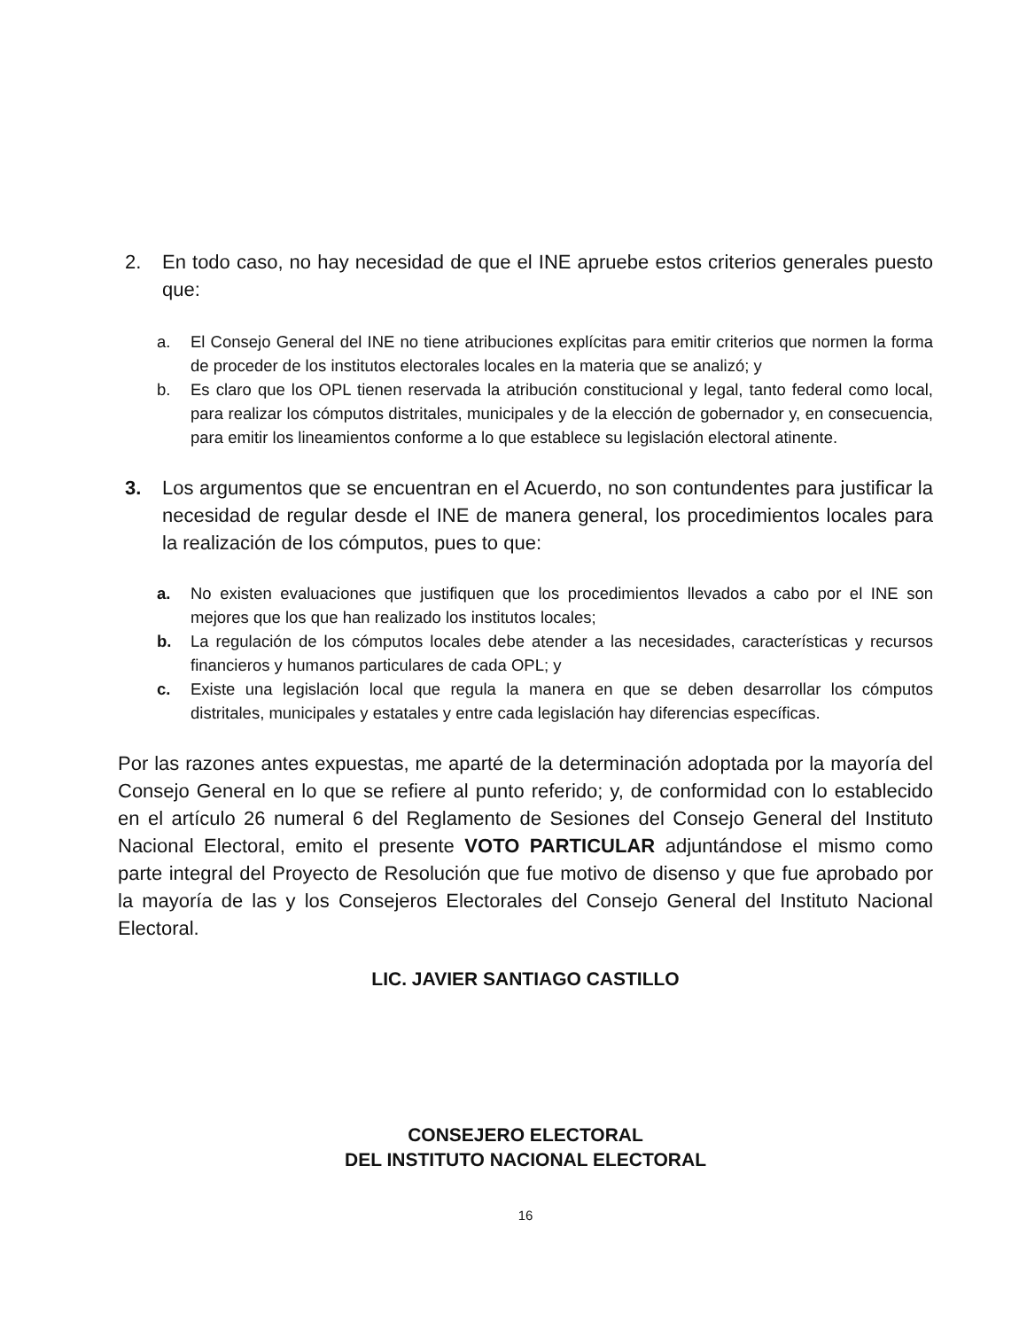2. En todo caso, no hay necesidad de que el INE apruebe estos criterios generales puesto que:
a. El Consejo General del INE no tiene atribuciones explícitas para emitir criterios que normen la forma de proceder de los institutos electorales locales en la materia que se analizó; y
b. Es claro que los OPL tienen reservada la atribución constitucional y legal, tanto federal como local, para realizar los cómputos distritales, municipales y de la elección de gobernador y, en consecuencia, para emitir los lineamientos conforme a lo que establece su legislación electoral atinente.
3. Los argumentos que se encuentran en el Acuerdo, no son contundentes para justificar la necesidad de regular desde el INE de manera general, los procedimientos locales para la realización de los cómputos, pues to que:
a. No existen evaluaciones que justifiquen que los procedimientos llevados a cabo por el INE son mejores que los que han realizado los institutos locales;
b. La regulación de los cómputos locales debe atender a las necesidades, características y recursos financieros y humanos particulares de cada OPL; y
c. Existe una legislación local que regula la manera en que se deben desarrollar los cómputos distritales, municipales y estatales y entre cada legislación hay diferencias específicas.
Por las razones antes expuestas, me aparté de la determinación adoptada por la mayoría del Consejo General en lo que se refiere al punto referido; y, de conformidad con lo establecido en el artículo 26 numeral 6 del Reglamento de Sesiones del Consejo General del Instituto Nacional Electoral, emito el presente VOTO PARTICULAR adjuntándose el mismo como parte integral del Proyecto de Resolución que fue motivo de disenso y que fue aprobado por la mayoría de las y los Consejeros Electorales del Consejo General del Instituto Nacional Electoral.
LIC. JAVIER SANTIAGO CASTILLO
CONSEJERO ELECTORAL
DEL INSTITUTO NACIONAL ELECTORAL
16